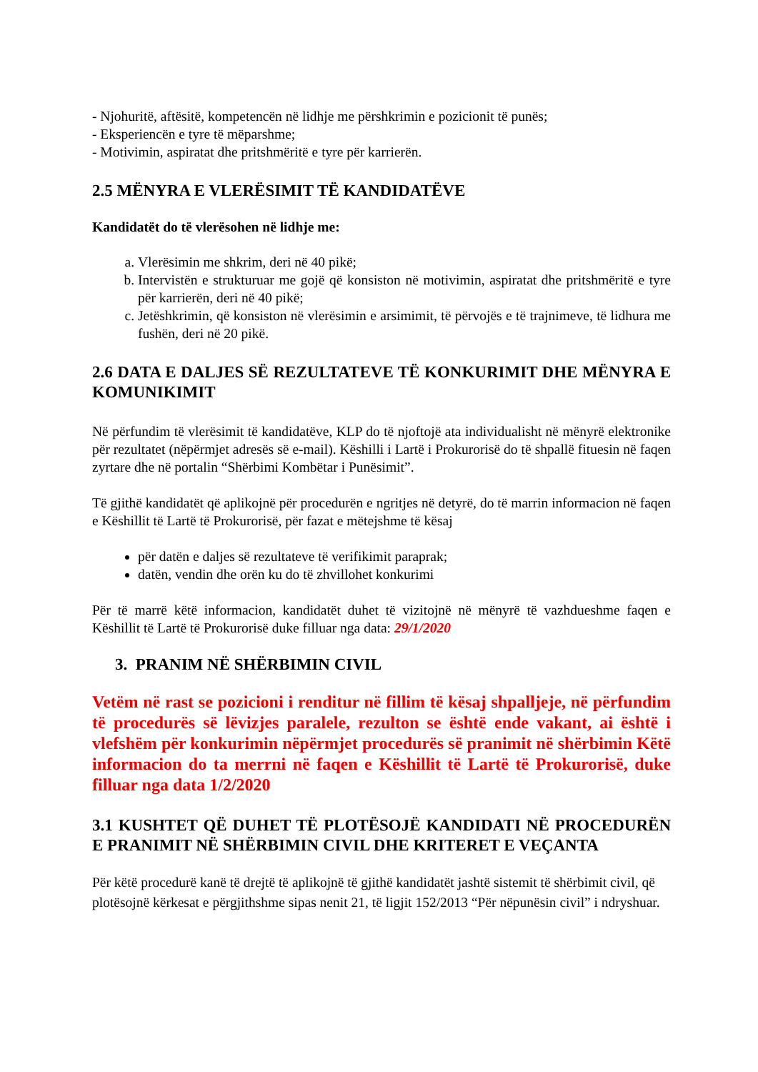- Njohuritë, aftësitë, kompetencën në lidhje me përshkrimin e pozicionit të punës;
- Eksperiencën e tyre të mëparshme;
- Motivimin, aspiratat dhe pritshmëritë e tyre për karrierën.
2.5 MËNYRA E VLERËSIMIT TË KANDIDATËVE
Kandidatët do të vlerësohen në lidhje me:
a. Vlerësimin me shkrim, deri në 40 pikë;
b. Intervistën e strukturuar me gojë që konsiston në motivimin, aspiratat dhe pritshmëritë e tyre për karrierën, deri në 40 pikë;
c. Jetëshkrimin, që konsiston në vlerësimin e arsimimit, të përvojës e të trajnimeve, të lidhura me fushën, deri në 20 pikë.
2.6 DATA E DALJES SË REZULTATEVE TË KONKURIMIT DHE MËNYRA E KOMUNIKIMIT
Në përfundim të vlerësimit të kandidatëve, KLP do të njoftojë ata individualisht në mënyrë elektronike për rezultatet (nëpërmjet adresës së e-mail). Këshilli i Lartë i Prokurorisë do të shpallë fituesin në faqen zyrtare dhe në portalin “Shërbimi Kombëtar i Punësimit”.
Të gjithë kandidatët që aplikojnë për procedurën e ngritjes në detyrë, do të marrin informacion në faqen e Këshillit të Lartë të Prokurorisë, për fazat e mëtejshme të kësaj
për datën e daljes së rezultateve të verifikimit paraprak;
datën, vendin dhe orën ku do të zhvillohet konkurimi
Për të marrë këtë informacion, kandidatët duhet të vizitojnë në mënyrë të vazhdueshme faqen e Këshillit të Lartë të Prokurorisë duke filluar nga data: 29/1/2020
3. PRANIM NË SHËRBIMIN CIVIL
Vetëm në rast se pozicioni i renditur në fillim të kësaj shpalljeje, në përfundim të procedurës së lëvizjes paralele, rezulton se është ende vakant, ai është i vlefshëm për konkurimin nëpërmjet procedurës së pranimit në shërbimin Këtë informacion do ta merrni në faqen e Këshillit të Lartë të Prokurorisë, duke filluar nga data 1/2/2020
3.1 KUSHTET QË DUHET TË PLOTËSOJË KANDIDATI NË PROCEDURËN E PRANIMIT NË SHËRBIMIN CIVIL DHE KRITERET E VEÇANTA
Për këtë procedurë kanë të drejtë të aplikojnë të gjithë kandidatët jashtë sistemit të shërbimit civil, që plotësojnë kërkesat e përgjithshme sipas nenit 21, të ligjit 152/2013 “Për nëpunësin civil” i ndryshuar.